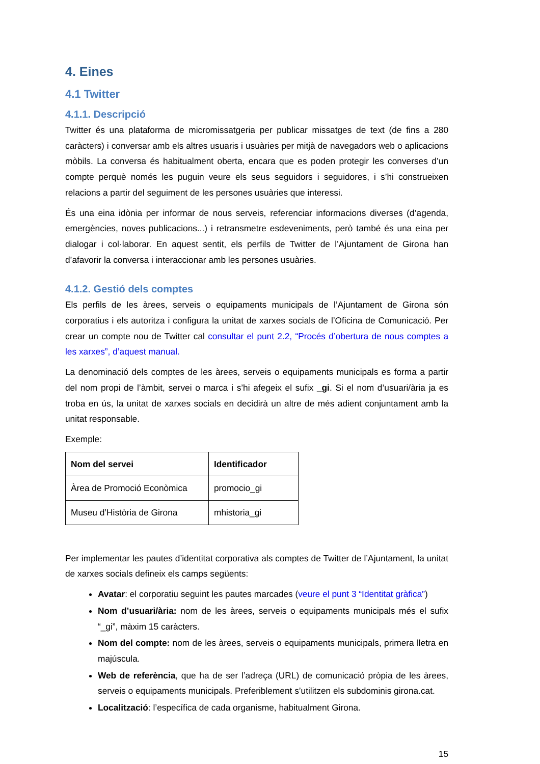4. Eines
4.1 Twitter
4.1.1. Descripció
Twitter és una plataforma de micromissatgeria per publicar missatges de text (de fins a 280 caràcters) i conversar amb els altres usuaris i usuàries per mitjà de navegadors web o aplicacions mòbils. La conversa és habitualment oberta, encara que es poden protegir les converses d’un compte perquè només les puguin veure els seus seguidors i seguidores, i s’hi construeixen relacions a partir del seguiment de les persones usuàries que interessi.
És una eina idònia per informar de nous serveis, referenciar informacions diverses (d’agenda, emergències, noves publicacions...) i retransmetre esdeveniments, però també és una eina per dialogar i col·laborar. En aquest sentit, els perfils de Twitter de l’Ajuntament de Girona han d’afavorir la conversa i interaccionar amb les persones usuàries.
4.1.2. Gestió dels comptes
Els perfils de les àrees, serveis o equipaments municipals de l’Ajuntament de Girona són corporatius i els autoritza i configura la unitat de xarxes socials de l’Oficina de Comunicació. Per crear un compte nou de Twitter cal consultar el punt 2.2, “Procés d’obertura de nous comptes a les xarxes”, d’aquest manual.
La denominació dels comptes de les àrees, serveis o equipaments municipals es forma a partir del nom propi de l’àmbit, servei o marca i s’hi afegeix el sufix _gi. Si el nom d’usuari/ària ja es troba en ús, la unitat de xarxes socials en decidirà un altre de més adient conjuntament amb la unitat responsable.
Exemple:
| Nom del servei | Identificador |
| --- | --- |
| Àrea de Promoció Econòmica | promocio_gi |
| Museu d’Història de Girona | mhistoria_gi |
Per implementar les pautes d’identitat corporativa als comptes de Twitter de l’Ajuntament, la unitat de xarxes socials defineix els camps següents:
Avatar: el corporatiu seguint les pautes marcades (veure el punt 3 “Identitat gràfica”)
Nom d’usuari/ària: nom de les àrees, serveis o equipaments municipals més el sufix “_gi”, màxim 15 caràcters.
Nom del compte: nom de les àrees, serveis o equipaments municipals, primera lletra en majúscula.
Web de referència, que ha de ser l’adreça (URL) de comunicació pròpia de les àrees, serveis o equipaments municipals. Preferiblement s’utilitzen els subdominis girona.cat.
Localització: l’específica de cada organisme, habitualment Girona.
15